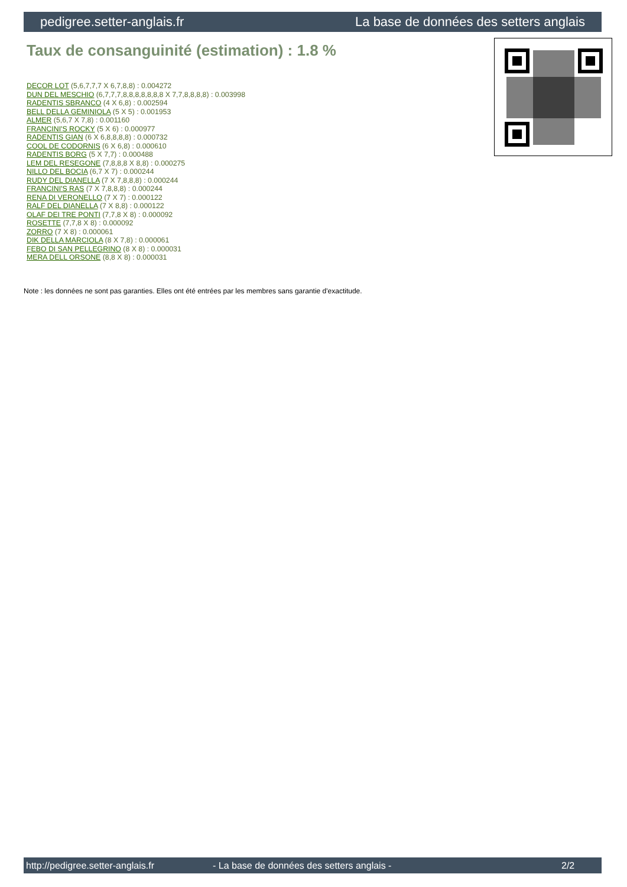pedigree.setter-anglais.fr La base de données des setters anglais
Taux de consanguinité (estimation) : 1.8 %
DECOR LOT (5,6,7,7,7 X 6,7,8,8) : 0.004272
DUN DEL MESCHIO (6,7,7,7,8,8,8,8,8,8,8 X 7,7,8,8,8,8) : 0.003998
RADENTIS SBRANCO (4 X 6,8) : 0.002594
BELL DELLA GEMINIOLA (5 X 5) : 0.001953
ALMER (5,6,7 X 7,8) : 0.001160
FRANCINI'S ROCKY (5 X 6) : 0.000977
RADENTIS GIAN (6 X 6,8,8,8,8) : 0.000732
COOL DE CODORNIS (6 X 6,8) : 0.000610
RADENTIS BORG (5 X 7,7) : 0.000488
LEM DEL RESEGONE (7,8,8,8 X 8,8) : 0.000275
NILLO DEL BOCIA (6,7 X 7) : 0.000244
RUDY DEL DIANELLA (7 X 7,8,8,8) : 0.000244
FRANCINI'S RAS (7 X 7,8,8,8) : 0.000244
RENA DI VERONELLO (7 X 7) : 0.000122
RALF DEL DIANELLA (7 X 8,8) : 0.000122
OLAF DEI TRE PONTI (7,7,8 X 8) : 0.000092
ROSETTE (7,7,8 X 8) : 0.000092
ZORRO (7 X 8) : 0.000061
DIK DELLA MARCIOLA (8 X 7,8) : 0.000061
FEBO DI SAN PELLEGRINO (8 X 8) : 0.000031
MERA DELL ORSONE (8,8 X 8) : 0.000031
Note : les données ne sont pas garanties. Elles ont été entrées par les membres sans garantie d'exactitude.
http://pedigree.setter-anglais.fr - La base de données des setters anglais - 2/2